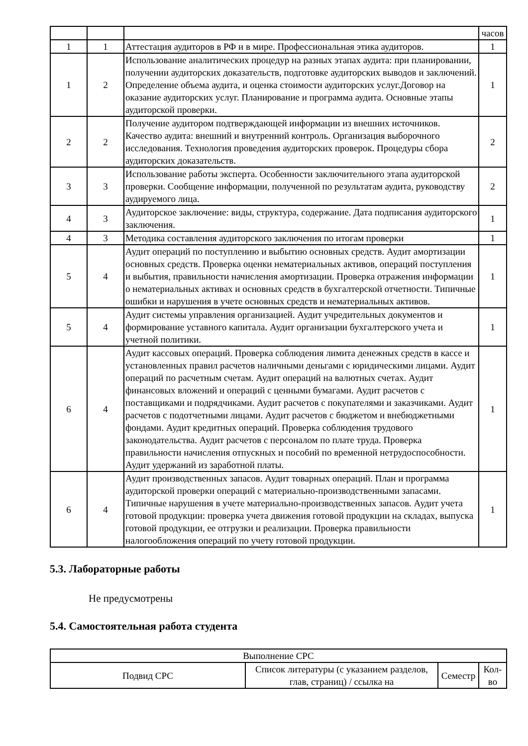| | | | часов |
| 1 | 1 | Аттестация аудиторов в РФ и в мире. Профессиональная этика аудиторов. | 1 |
| 1 | 2 | Использование аналитических процедур на разных этапах аудита: при планировании, получении аудиторских доказательств, подготовке аудиторских выводов и заключений. Определение объема аудита, и оценка стоимости аудиторских услуг.Договор на оказание аудиторских услуг. Планирование и программа аудита. Основные этапы аудиторской проверки. | 1 |
| 2 | 2 | Получение аудитором подтверждающей информации из внешних источников. Качество аудита: внешний и внутренний контроль. Организация выборочного исследования. Технология проведения аудиторских проверок. Процедуры сбора аудиторских доказательств. | 2 |
| 3 | 3 | Использование работы эксперта. Особенности заключительного этапа аудиторской проверки. Сообщение информации, полученной по результатам аудита, руководству аудируемого лица. | 2 |
| 4 | 3 | Аудиторское заключение: виды, структура, содержание. Дата подписания аудиторского заключения. | 1 |
| 4 | 3 | Методика составления аудиторского заключения по итогам проверки | 1 |
| 5 | 4 | Аудит операций по поступлению и выбытию основных средств. Аудит амортизации основных средств. Проверка оценки нематериальных активов, операций поступления и выбытия, правильности начисления амортизации. Проверка отражения информации о нематериальных активах и основных средств в бухгалтерской отчетности. Типичные ошибки и нарушения в учете основных средств и нематериальных активов. | 1 |
| 5 | 4 | Аудит системы управления организацией. Аудит учредительных документов и формирование уставного капитала. Аудит организации бухгалтерского учета и учетной политики. | 1 |
| 6 | 4 | Аудит кассовых операций. Проверка соблюдения лимита денежных средств в кассе и установленных правил расчетов наличными деньгами с юридическими лицами. Аудит операций по расчетным счетам. Аудит операций на валютных счетах. Аудит финансовых вложений и операций с ценными бумагами. Аудит расчетов с поставщиками и подрядчиками. Аудит расчетов с покупателями и заказчиками. Аудит расчетов с подотчетными лицами. Аудит расчетов с бюджетом и внебюджетными фондами. Аудит кредитных операций. Проверка соблюдения трудового законодательства. Аудит расчетов с персоналом по плате труда. Проверка правильности начисления отпускных и пособий по временной нетрудоспособности. Аудит удержаний из заработной платы. | 1 |
| 6 | 4 | Аудит производственных запасов. Аудит товарных операций. План и программа аудиторской проверки операций с материально-производственными запасами. Типичные нарушения в учете материально-производственных запасов. Аудит учета готовой продукции: проверка учета движения готовой продукции на складах, выпуска готовой продукции, ее отгрузки и реализации. Проверка правильности налогообложения операций по учету готовой продукции. | 1 |
5.3. Лабораторные работы
Не предусмотрены
5.4. Самостоятельная работа студента
| Выполнение СРС | | | |
| Подвид СРС | Список литературы (с указанием разделов, глав, страниц) / ссылка на | Семестр | Кол-во |